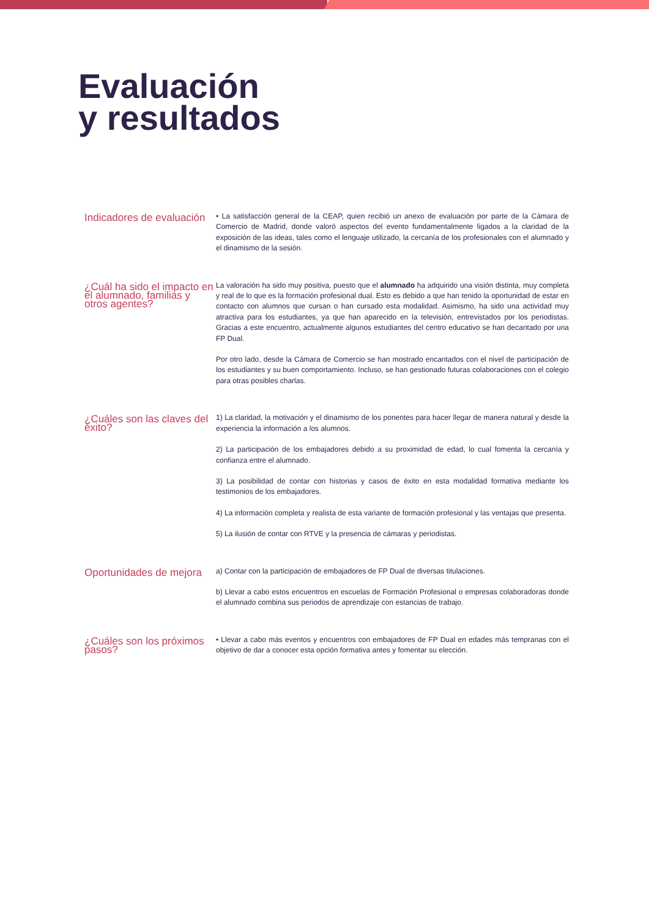Evaluación
y resultados
Indicadores de evaluación
• La satisfacción general de la CEAP, quien recibió un anexo de evaluación por parte de la Cámara de Comercio de Madrid, donde valoró aspectos del evento fundamentalmente ligados a la claridad de la exposición de las ideas, tales como el lenguaje utilizado, la cercanía de los profesionales con el alumnado y el dinamismo de la sesión.
¿Cuál ha sido el impacto en el alumnado, familias y otros agentes?
La valoración ha sido muy positiva, puesto que el alumnado ha adquirido una visión distinta, muy completa y real de lo que es la formación profesional dual. Esto es debido a que han tenido la oportunidad de estar en contacto con alumnos que cursan o han cursado esta modalidad. Asimismo, ha sido una actividad muy atractiva para los estudiantes, ya que han aparecido en la televisión, entrevistados por los periodistas. Gracias a este encuentro, actualmente algunos estudiantes del centro educativo se han decantado por una FP Dual.
Por otro lado, desde la Cámara de Comercio se han mostrado encantados con el nivel de participación de los estudiantes y su buen comportamiento. Incluso, se han gestionado futuras colaboraciones con el colegio para otras posibles charlas.
¿Cuáles son las claves del éxito?
1) La claridad, la motivación y el dinamismo de los ponentes para hacer llegar de manera natural y desde la experiencia la información a los alumnos.
2) La participación de los embajadores debido a su proximidad de edad, lo cual fomenta la cercanía y confianza entre el alumnado.
3) La posibilidad de contar con historias y casos de éxito en esta modalidad formativa mediante los testimonios de los embajadores.
4) La información completa y realista de esta variante de formación profesional y las ventajas que presenta.
5) La ilusión de contar con RTVE y la presencia de cámaras y periodistas.
Oportunidades de mejora
a) Contar con la participación de embajadores de FP Dual de diversas titulaciones.
b) Llevar a cabo estos encuentros en escuelas de Formación Profesional o empresas colaboradoras donde el alumnado combina sus periodos de aprendizaje con estancias de trabajo.
¿Cuáles son los próximos pasos?
• Llevar a cabo más eventos y encuentros con embajadores de FP Dual en edades más tempranas con el objetivo de dar a conocer esta opción formativa antes y fomentar su elección.